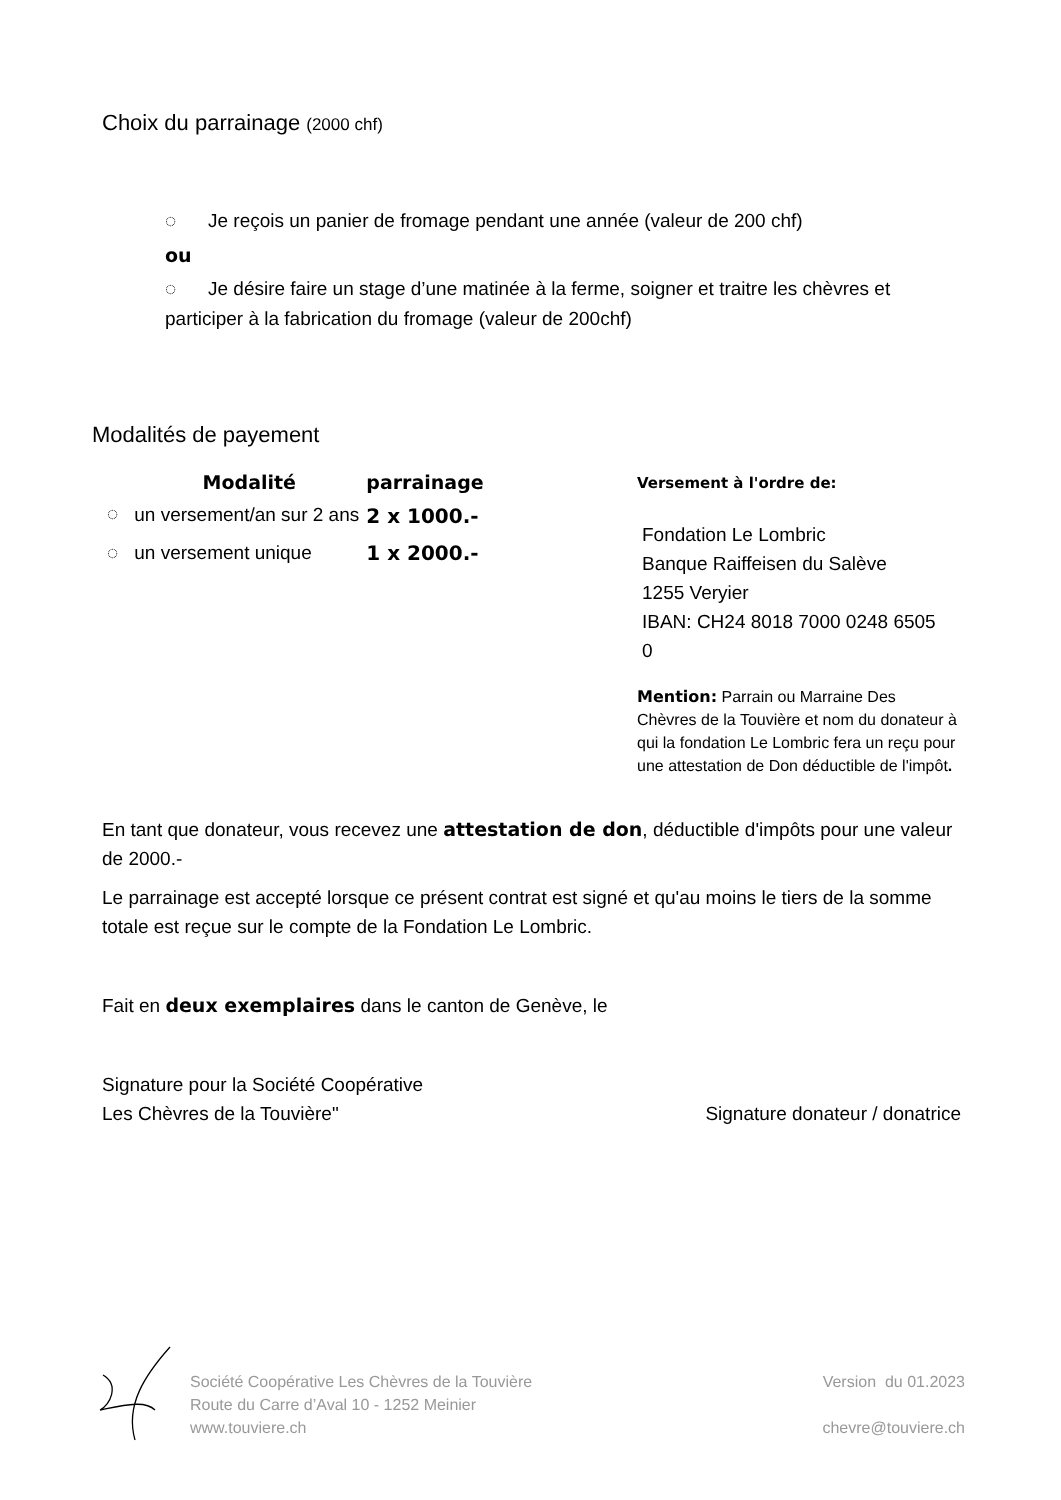Choix du parrainage (2000 chf)
◌ Je reçois un panier de fromage pendant une année (valeur de 200 chf)
ou
◌ Je désire faire un stage d’une matinée à la ferme, soigner et traitre les chèvres et participer à la fabrication du fromage (valeur de 200chf)
Modalités de payement
| | Modalité | parrainage |
| --- | --- | --- |
| ◌ | un versement/an sur 2 ans | 2 x 1000.- |
| ◌ | un versement unique | 1 x 2000.- |
Versement à l'ordre de:
Fondation Le Lombric
Banque Raiffeisen du Salève
1255 Veryier
IBAN: CH24 8018 7000 0248 6505 0
Mention: Parrain ou Marraine Des Chèvres de la Touvière et nom du donateur à qui la fondation Le Lombric fera un reçu pour une attestation de Don déductible de l'impôt.
En tant que donateur, vous recevez une attestation de don, déductible d'impôts pour une valeur de 2000.-
Le parrainage est accepté lorsque ce présent contrat est signé et qu'au moins le tiers de la somme totale est reçue sur le compte de la Fondation Le Lombric.
Fait en deux exemplaires dans le canton de Genève, le
Signature pour la Société Coopérative
Les Chèvres de la Touvière"
Signature donateur / donatrice
Société Coopérative Les Chèvres de la Touvière
Route du Carre d’Aval 10 - 1252 Meinier
www.touviere.ch
Version du 01.2023
chevre@touviere.ch